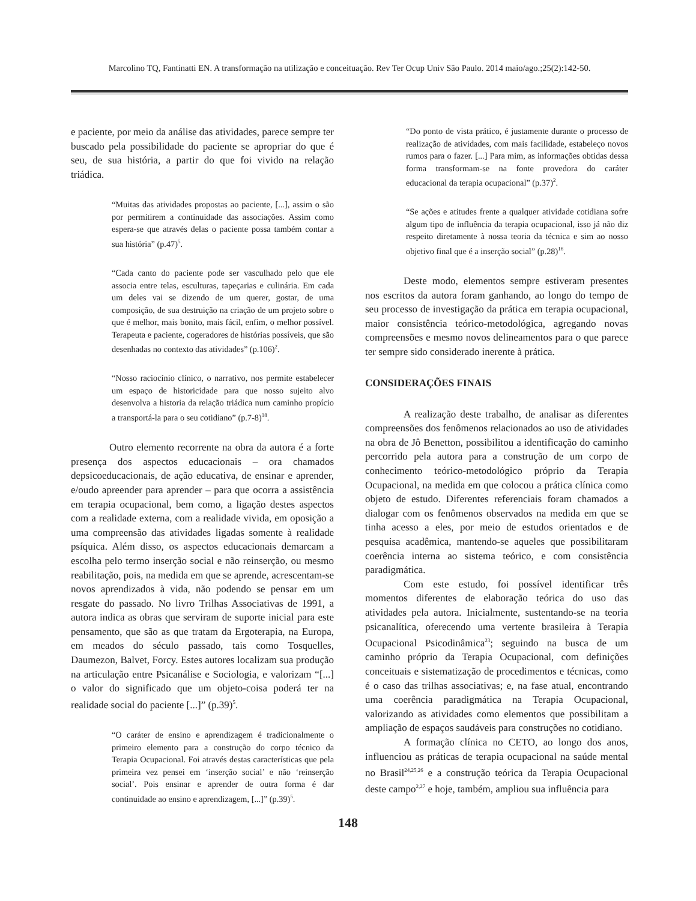Marcolino TQ, Fantinatti EN. A transformação na utilização e conceituação. Rev Ter Ocup Univ São Paulo. 2014 maio/ago.;25(2):142-50.
e paciente, por meio da análise das atividades, parece sempre ter buscado pela possibilidade do paciente se apropriar do que é seu, de sua história, a partir do que foi vivido na relação triádica.
“Muitas das atividades propostas ao paciente, [...], assim o são por permitirem a continuidade das associações. Assim como espera-se que através delas o paciente possa também contar a sua história” (p.47)<sup>5</sup>.
“Cada canto do paciente pode ser vasculhado pelo que ele associa entre telas, esculturas, tapeçarias e culinária. Em cada um deles vai se dizendo de um querer, gostar, de uma composição, de sua destruição na criação de um projeto sobre o que é melhor, mais bonito, mais fácil, enfim, o melhor possível. Terapeuta e paciente, cogeradores de histórias possíveis, que são desenhadas no contexto das atividades” (p.106)<sup>2</sup>.
“Nosso raciocínio clínico, o narrativo, nos permite estabelecer um espaço de historicidade para que nosso sujeito alvo desenvolva a historia da relação triádica num caminho propício a transportá-la para o seu cotidiano” (p.7-8)<sup>18</sup>.
Outro elemento recorrente na obra da autora é a forte presença dos aspectos educacionais – ora chamados depsicoeducacionais, de ação educativa, de ensinar e aprender, e/oudo apreender para aprender – para que ocorra a assistência em terapia ocupacional, bem como, a ligação destes aspectos com a realidade externa, com a realidade vivida, em oposição a uma compreensão das atividades ligadas somente à realidade psíquica. Além disso, os aspectos educacionais demarcam a escolha pelo termo inserção social e não reinserção, ou mesmo reabilitação, pois, na medida em que se aprende, acrescentam-se novos aprendizados à vida, não podendo se pensar em um resgate do passado. No livro Trilhas Associativas de 1991, a autora indica as obras que serviram de suporte inicial para este pensamento, que são as que tratam da Ergoterapia, na Europa, em meados do século passado, tais como Tosquelles, Daumezon, Balvet, Forcy. Estes autores localizam sua produção na articulação entre Psicanálise e Sociologia, e valorizam “[...] o valor do significado que um objeto-coisa poderá ter na realidade social do paciente [...]” (p.39)<sup>5</sup>.
“O caráter de ensino e aprendizagem é tradicionalmente o primeiro elemento para a construção do corpo técnico da Terapia Ocupacional. Foi através destas características que pela primeira vez pensei em ‘inserção social’ e não ‘reinserção social’. Pois ensinar e aprender de outra forma é dar continuidade ao ensino e aprendizagem, [...]” (p.39)<sup>5</sup>.
“Do ponto de vista prático, é justamente durante o processo de realização de atividades, com mais facilidade, estabeleço novos rumos para o fazer. [...] Para mim, as informações obtidas dessa forma transformam-se na fonte provedora do caráter educacional da terapia ocupacional” (p.37)<sup>2</sup>.
“Se ações e atitudes frente a qualquer atividade cotidiana sofre algum tipo de influência da terapia ocupacional, isso já não diz respeito diretamente à nossa teoria da técnica e sim ao nosso objetivo final que é a inserção social” (p.28)<sup>16</sup>.
Deste modo, elementos sempre estiveram presentes nos escritos da autora foram ganhando, ao longo do tempo de seu processo de investigação da prática em terapia ocupacional, maior consistência teórico-metodológica, agregando novas compreensões e mesmo novos delineamentos para o que parece ter sempre sido considerado inerente à prática.
CONSIDERAÇÕES FINAIS
A realização deste trabalho, de analisar as diferentes compreensões dos fenômenos relacionados ao uso de atividades na obra de Jô Benetton, possibilitou a identificação do caminho percorrido pela autora para a construção de um corpo de conhecimento teórico-metodológico próprio da Terapia Ocupacional, na medida em que colocou a prática clínica como objeto de estudo. Diferentes referenciais foram chamados a dialogar com os fenômenos observados na medida em que se tinha acesso a eles, por meio de estudos orientados e de pesquisa acadêmica, mantendo-se aqueles que possibilitaram coerência interna ao sistema teórico, e com consistência paradigmática.
Com este estudo, foi possível identificar três momentos diferentes de elaboração teórica do uso das atividades pela autora. Inicialmente, sustentando-se na teoria psicanalítica, oferecendo uma vertente brasileira à Terapia Ocupacional Psicodinâmica<sup>23</sup>; seguindo na busca de um caminho próprio da Terapia Ocupacional, com definições conceituais e sistematização de procedimentos e técnicas, como é o caso das trilhas associativas; e, na fase atual, encontrando uma coerência paradigmática na Terapia Ocupacional, valorizando as atividades como elementos que possibilitam a ampliação de espaços saudáveis para construções no cotidiano.
A formação clínica no CETO, ao longo dos anos, influenciou as práticas de terapia ocupacional na saúde mental no Brasil<sup>24,25,26</sup> e a construção teórica da Terapia Ocupacional deste campo<sup>2,27</sup> e hoje, também, ampliou sua influência para
148